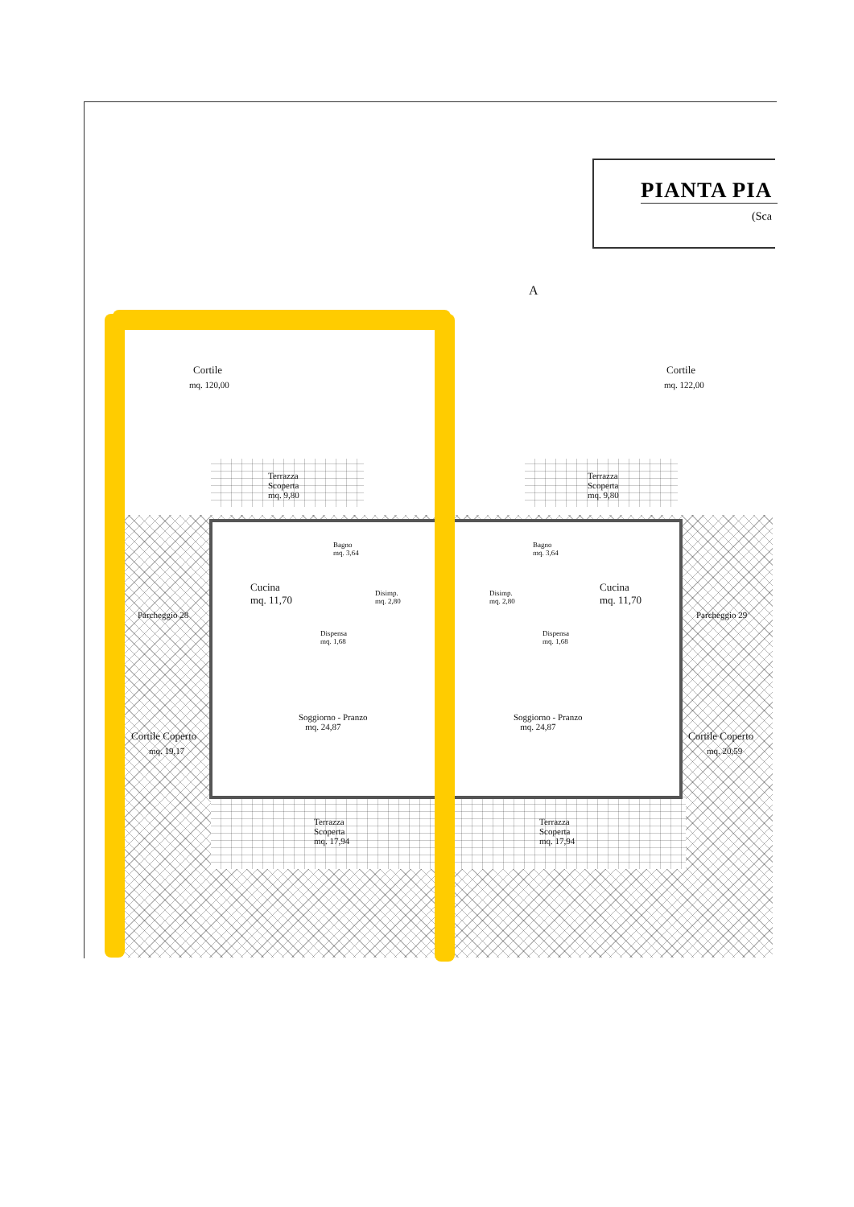PIANTA PIA
(Sca
A
Cortile
mq. 120,00
Cortile
mq. 122,00
Terrazza
Scoperta
mq. 9,80
Terrazza
Scoperta
mq. 9,80
Bagno
mq. 3,64
Bagno
mq. 3,64
Cucina
mq. 11,70
Cucina
mq. 11,70
Disimp.
mq. 2,80
Disimp.
mq. 2,80
Dispensa
mq. 1,68
Dispensa
mq. 1,68
Parcheggio 28 Parcheggio 29
Soggiorno - Pranzo
mq. 24,87
Soggiorno - Pranzo
mq. 24,87
Cortile Coperto
mq. 19,17
Cortile Coperto
mq. 20,59
Terrazza
Scoperta
mq. 17,94
Terrazza
Scoperta
mq. 17,94